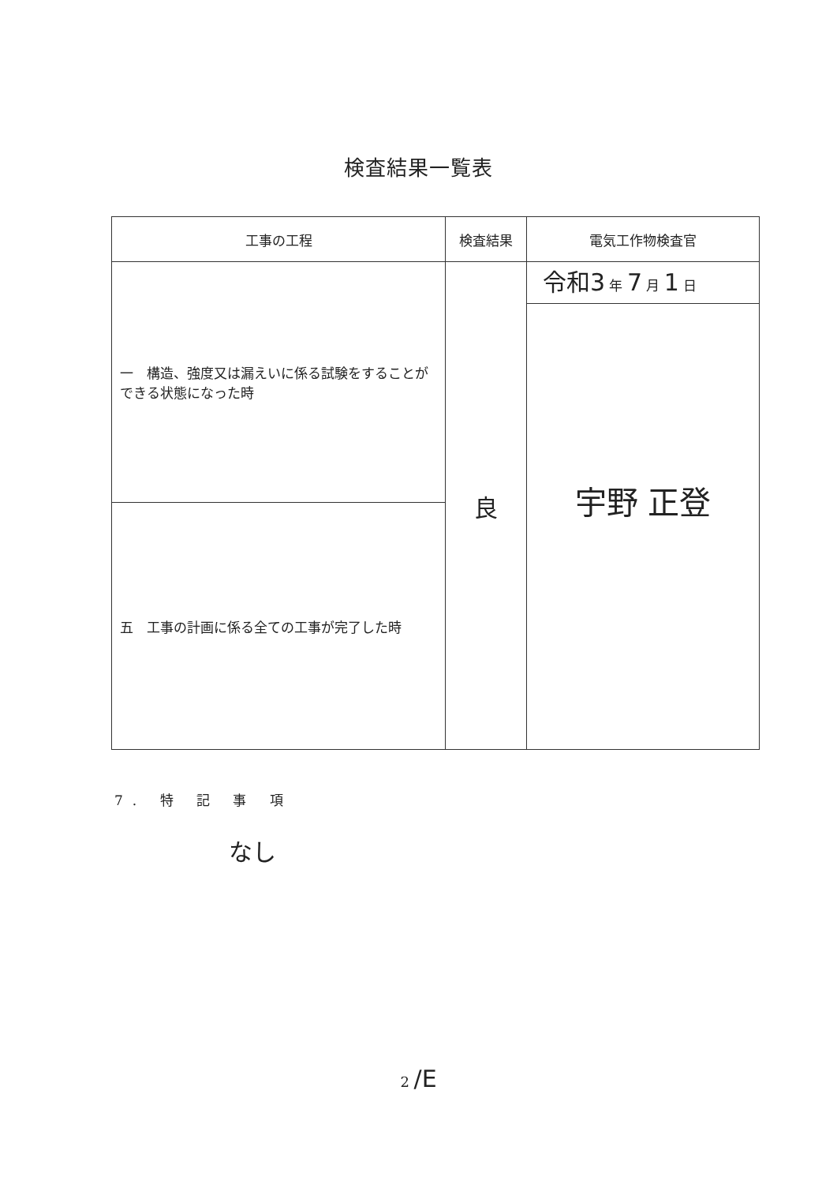検査結果一覧表
| 工事の工程 | 検査結果 | 電気工作物検査官 |
| --- | --- | --- |
| 一 構造、強度又は漏えいに係る試験をすることができる状態になった時 | 良 | 令和3 年 7 月 1 日 宇野 正登 |
| 五 工事の計画に係る全ての工事が完了した時 | | |
7. 特 記 事 項
なし
2 /E